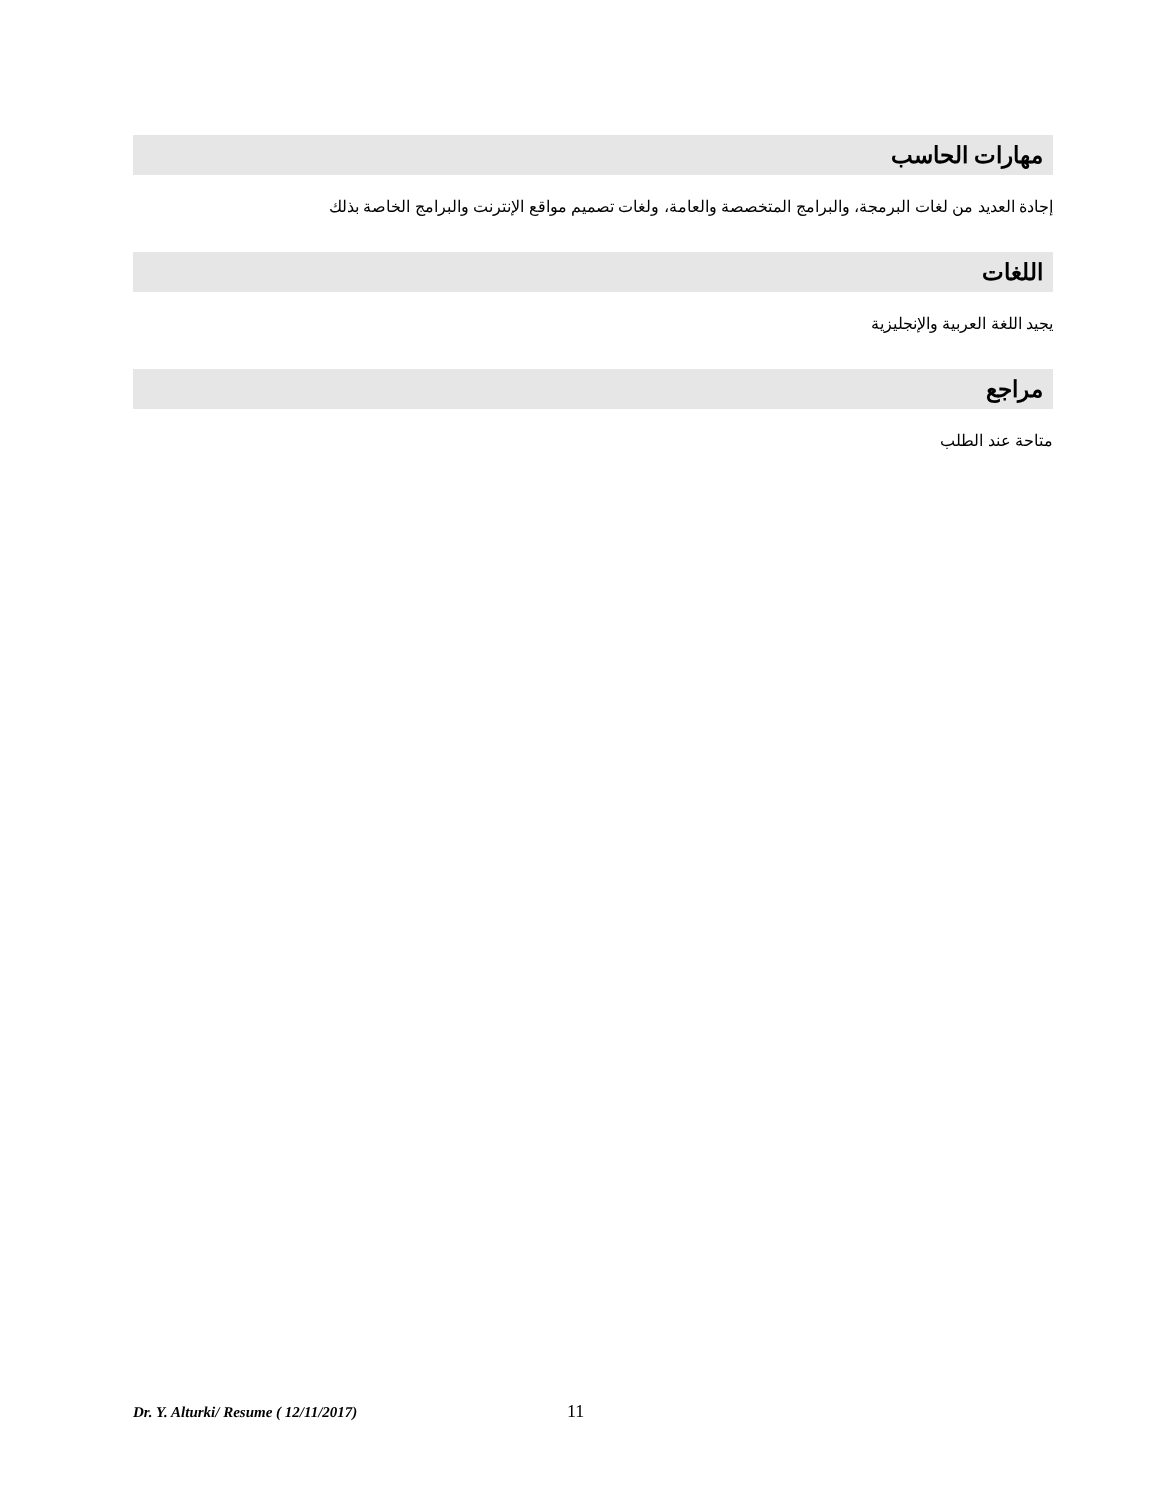مهارات الحاسب
إجادة العديد من لغات البرمجة، والبرامج المتخصصة والعامة، ولغات تصميم مواقع الإنترنت والبرامج الخاصة بذلك
اللغات
يجيد اللغة العربية والإنجليزية
مراجع
متاحة عند الطلب
Dr. Y. Alturki/ Resume ( 12/11/2017) 11